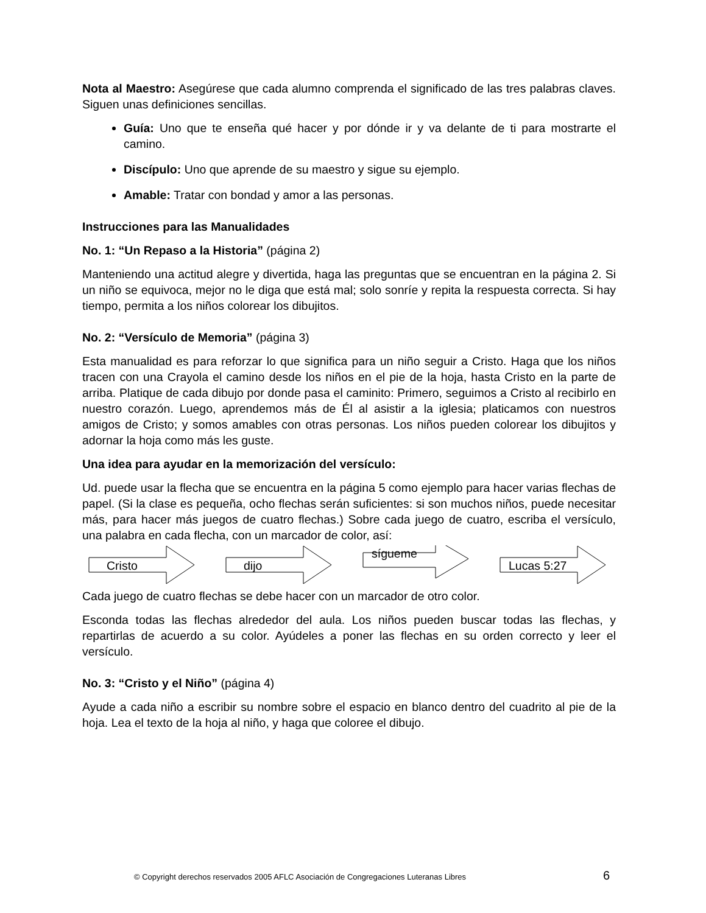Nota al Maestro: Asegúrese que cada alumno comprenda el significado de las tres palabras claves. Siguen unas definiciones sencillas.
Guía: Uno que te enseña qué hacer y por dónde ir y va delante de ti para mostrarte el camino.
Discípulo: Uno que aprende de su maestro y sigue su ejemplo.
Amable: Tratar con bondad y amor a las personas.
Instrucciones para las Manualidades
No. 1: “Un Repaso a la Historia” (página 2)
Manteniendo una actitud alegre y divertida, haga las preguntas que se encuentran en la página 2. Si un niño se equivoca, mejor no le diga que está mal; solo sonríe y repita la respuesta correcta. Si hay tiempo, permita a los niños colorear los dibujitos.
No. 2: “Versículo de Memoria” (página 3)
Esta manualidad es para reforzar lo que significa para un niño seguir a Cristo. Haga que los niños tracen con una Crayola el camino desde los niños en el pie de la hoja, hasta Cristo en la parte de arriba. Platique de cada dibujo por donde pasa el caminito: Primero, seguimos a Cristo al recibirlo en nuestro corazón. Luego, aprendemos más de Él al asistir a la iglesia; platicamos con nuestros amigos de Cristo; y somos amables con otras personas. Los niños pueden colorear los dibujitos y adornar la hoja como más les guste.
Una idea para ayudar en la memorización del versículo:
Ud. puede usar la flecha que se encuentra en la página 5 como ejemplo para hacer varias flechas de papel. (Si la clase es pequeña, ocho flechas serán suficientes: si son muchos niños, puede necesitar más, para hacer más juegos de cuatro flechas.) Sobre cada juego de cuatro, escriba el versículo, una palabra en cada flecha, con un marcador de color, así:
Cristo
dijo
sígueme
Lucas 5:27
Cada juego de cuatro flechas se debe hacer con un marcador de otro color.
Esconda todas las flechas alrededor del aula. Los niños pueden buscar todas las flechas, y repartirlas de acuerdo a su color. Ayúdeles a poner las flechas en su orden correcto y leer el versículo.
No. 3: “Cristo y el Niño” (página 4)
Ayude a cada niño a escribir su nombre sobre el espacio en blanco dentro del cuadrito al pie de la hoja. Lea el texto de la hoja al niño, y haga que coloree el dibujo.
© Copyright derechos reservados 2005 AFLC Asociación de Congregaciones Luteranas Libres
6